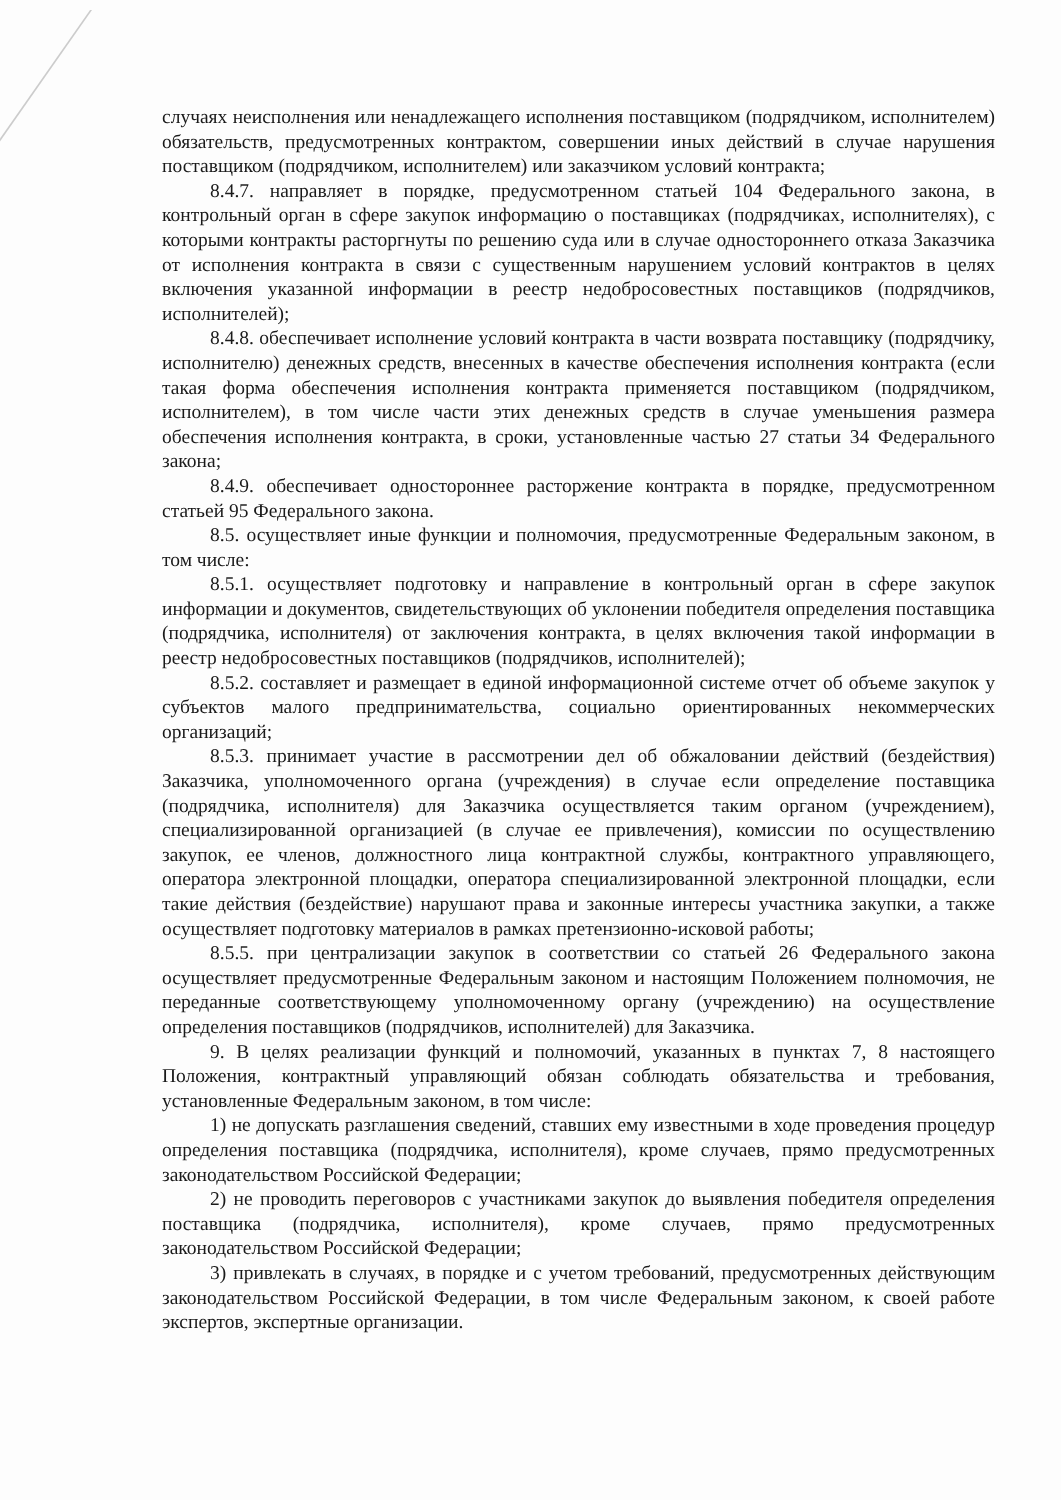случаях неисполнения или ненадлежащего исполнения поставщиком (подрядчиком, исполнителем) обязательств, предусмотренных контрактом, совершении иных действий в случае нарушения поставщиком (подрядчиком, исполнителем) или заказчиком условий контракта;
8.4.7. направляет в порядке, предусмотренном статьей 104 Федерального закона, в контрольный орган в сфере закупок информацию о поставщиках (подрядчиках, исполнителях), с которыми контракты расторгнуты по решению суда или в случае одностороннего отказа Заказчика от исполнения контракта в связи с существенным нарушением условий контрактов в целях включения указанной информации в реестр недобросовестных поставщиков (подрядчиков, исполнителей);
8.4.8. обеспечивает исполнение условий контракта в части возврата поставщику (подрядчику, исполнителю) денежных средств, внесенных в качестве обеспечения исполнения контракта (если такая форма обеспечения исполнения контракта применяется поставщиком (подрядчиком, исполнителем), в том числе части этих денежных средств в случае уменьшения размера обеспечения исполнения контракта, в сроки, установленные частью 27 статьи 34 Федерального закона;
8.4.9. обеспечивает одностороннее расторжение контракта в порядке, предусмотренном статьей 95 Федерального закона.
8.5. осуществляет иные функции и полномочия, предусмотренные Федеральным законом, в том числе:
8.5.1. осуществляет подготовку и направление в контрольный орган в сфере закупок информации и документов, свидетельствующих об уклонении победителя определения поставщика (подрядчика, исполнителя) от заключения контракта, в целях включения такой информации в реестр недобросовестных поставщиков (подрядчиков, исполнителей);
8.5.2. составляет и размещает в единой информационной системе отчет об объеме закупок у субъектов малого предпринимательства, социально ориентированных некоммерческих организаций;
8.5.3. принимает участие в рассмотрении дел об обжаловании действий (бездействия) Заказчика, уполномоченного органа (учреждения) в случае если определение поставщика (подрядчика, исполнителя) для Заказчика осуществляется таким органом (учреждением), специализированной организацией (в случае ее привлечения), комиссии по осуществлению закупок, ее членов, должностного лица контрактной службы, контрактного управляющего, оператора электронной площадки, оператора специализированной электронной площадки, если такие действия (бездействие) нарушают права и законные интересы участника закупки, а также осуществляет подготовку материалов в рамках претензионно-исковой работы;
8.5.5. при централизации закупок в соответствии со статьей 26 Федерального закона осуществляет предусмотренные Федеральным законом и настоящим Положением полномочия, не переданные соответствующему уполномоченному органу (учреждению) на осуществление определения поставщиков (подрядчиков, исполнителей) для Заказчика.
9. В целях реализации функций и полномочий, указанных в пунктах 7, 8 настоящего Положения, контрактный управляющий обязан соблюдать обязательства и требования, установленные Федеральным законом, в том числе:
1) не допускать разглашения сведений, ставших ему известными в ходе проведения процедур определения поставщика (подрядчика, исполнителя), кроме случаев, прямо предусмотренных законодательством Российской Федерации;
2) не проводить переговоров с участниками закупок до выявления победителя определения поставщика (подрядчика, исполнителя), кроме случаев, прямо предусмотренных законодательством Российской Федерации;
3) привлекать в случаях, в порядке и с учетом требований, предусмотренных действующим законодательством Российской Федерации, в том числе Федеральным законом, к своей работе экспертов, экспертные организации.